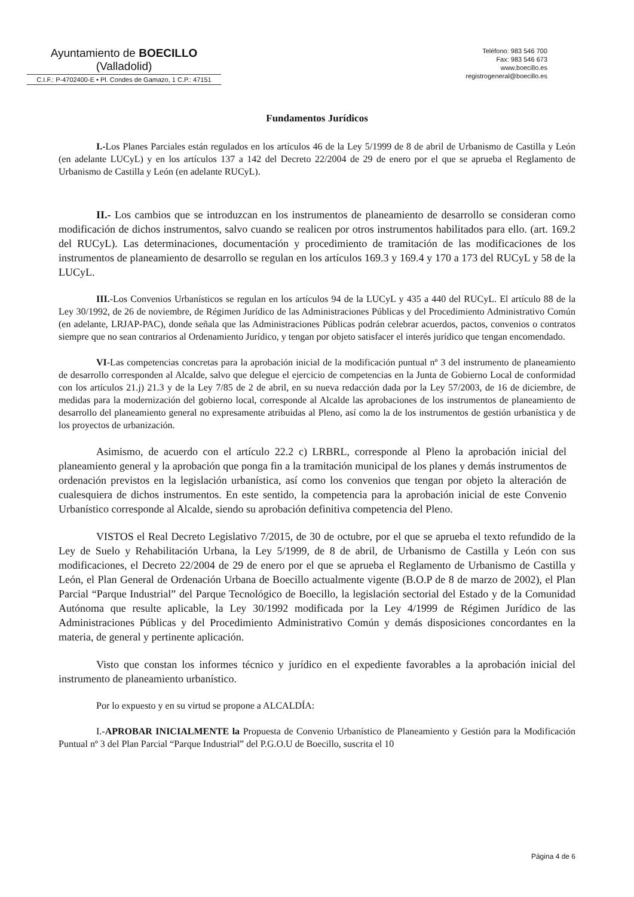Ayuntamiento de BOECILLO
(Valladolid)
C.I.F.: P-4702400-E • Pl. Condes de Gamazo, 1 C.P.: 47151
Teléfono: 983 546 700
Fax: 983 546 673
www.boecillo.es
registrogeneral@boecillo.es
Fundamentos Jurídicos
I.-Los Planes Parciales están regulados en los artículos 46 de la Ley 5/1999 de 8 de abril de Urbanismo de Castilla y León (en adelante LUCyL) y en los artículos 137 a 142 del Decreto 22/2004 de 29 de enero por el que se aprueba el Reglamento de Urbanismo de Castilla y León (en adelante RUCyL).
II.- Los cambios que se introduzcan en los instrumentos de planeamiento de desarrollo se consideran como modificación de dichos instrumentos, salvo cuando se realicen por otros instrumentos habilitados para ello. (art. 169.2 del RUCyL). Las determinaciones, documentación y procedimiento de tramitación de las modificaciones de los instrumentos de planeamiento de desarrollo se regulan en los artículos 169.3 y 169.4 y 170 a 173 del RUCyL y 58 de la LUCyL.
III.-Los Convenios Urbanísticos se regulan en los artículos 94 de la LUCyL y 435 a 440 del RUCyL. El artículo 88 de la Ley 30/1992, de 26 de noviembre, de Régimen Jurídico de las Administraciones Públicas y del Procedimiento Administrativo Común (en adelante, LRJAP-PAC), donde señala que las Administraciones Públicas podrán celebrar acuerdos, pactos, convenios o contratos siempre que no sean contrarios al Ordenamiento Jurídico, y tengan por objeto satisfacer el interés jurídico que tengan encomendado.
VI-Las competencias concretas para la aprobación inicial de la modificación puntual nº 3 del instrumento de planeamiento de desarrollo corresponden al Alcalde, salvo que delegue el ejercicio de competencias en la Junta de Gobierno Local de conformidad con los artículos 21.j) 21.3 y de la Ley 7/85 de 2 de abril, en su nueva redacción dada por la Ley 57/2003, de 16 de diciembre, de medidas para la modernización del gobierno local, corresponde al Alcalde las aprobaciones de los instrumentos de planeamiento de desarrollo del planeamiento general no expresamente atribuidas al Pleno, así como la de los instrumentos de gestión urbanística y de los proyectos de urbanización.
Asimismo, de acuerdo con el artículo 22.2 c) LRBRL, corresponde al Pleno la aprobación inicial del planeamiento general y la aprobación que ponga fin a la tramitación municipal de los planes y demás instrumentos de ordenación previstos en la legislación urbanística, así como los convenios que tengan por objeto la alteración de cualesquiera de dichos instrumentos. En este sentido, la competencia para la aprobación inicial de este Convenio Urbanístico corresponde al Alcalde, siendo su aprobación definitiva competencia del Pleno.
VISTOS el Real Decreto Legislativo 7/2015, de 30 de octubre, por el que se aprueba el texto refundido de la Ley de Suelo y Rehabilitación Urbana, la Ley 5/1999, de 8 de abril, de Urbanismo de Castilla y León con sus modificaciones, el Decreto 22/2004 de 29 de enero por el que se aprueba el Reglamento de Urbanismo de Castilla y León, el Plan General de Ordenación Urbana de Boecillo actualmente vigente (B.O.P de 8 de marzo de 2002), el Plan Parcial “Parque Industrial” del Parque Tecnológico de Boecillo, la legislación sectorial del Estado y de la Comunidad Autónoma que resulte aplicable, la Ley 30/1992 modificada por la Ley 4/1999 de Régimen Jurídico de las Administraciones Públicas y del Procedimiento Administrativo Común y demás disposiciones concordantes en la materia, de general y pertinente aplicación.
Visto que constan los informes técnico y jurídico en el expediente favorables a la aprobación inicial del instrumento de planeamiento urbanístico.
Por lo expuesto y en su virtud se propone a ALCALDÍA:
I.-APROBAR INICIALMENTE la Propuesta de Convenio Urbanístico de Planeamiento y Gestión para la Modificación Puntual nº 3 del Plan Parcial “Parque Industrial” del P.G.O.U de Boecillo, suscrita el 10
Página 4 de 6